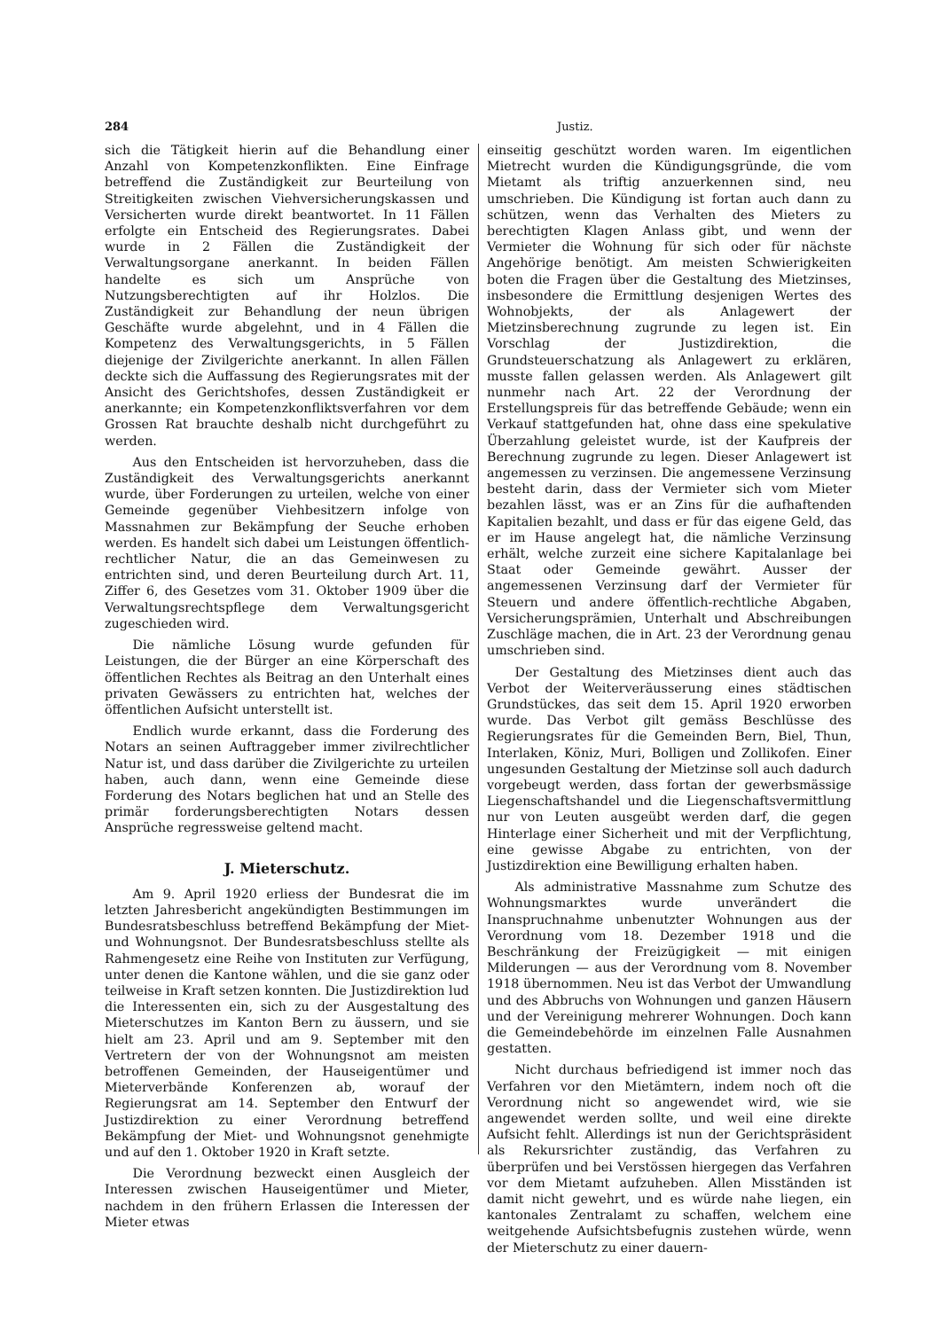284 Justiz.
sich die Tätigkeit hierin auf die Behandlung einer Anzahl von Kompetenzkonflikten. Eine Einfrage betreffend die Zuständigkeit zur Beurteilung von Streitigkeiten zwischen Viehversicherungskassen und Versicherten wurde direkt beantwortet. In 11 Fällen erfolgte ein Entscheid des Regierungsrates. Dabei wurde in 2 Fällen die Zuständigkeit der Verwaltungsorgane anerkannt. In beiden Fällen handelte es sich um Ansprüche von Nutzungsberechtigten auf ihr Holzlos. Die Zuständigkeit zur Behandlung der neun übrigen Geschäfte wurde abgelehnt, und in 4 Fällen die Kompetenz des Verwaltungsgerichts, in 5 Fällen diejenige der Zivilgerichte anerkannt. In allen Fällen deckte sich die Auffassung des Regierungsrates mit der Ansicht des Gerichtshofes, dessen Zuständigkeit er anerkannte; ein Kompetenzkonfliktsverfahren vor dem Grossen Rat brauchte deshalb nicht durchgeführt zu werden.
Aus den Entscheiden ist hervorzuheben, dass die Zuständigkeit des Verwaltungsgerichts anerkannt wurde, über Forderungen zu urteilen, welche von einer Gemeinde gegenüber Viehbesitzern infolge von Massnahmen zur Bekämpfung der Seuche erhoben werden. Es handelt sich dabei um Leistungen öffentlich-rechtlicher Natur, die an das Gemeinwesen zu entrichten sind, und deren Beurteilung durch Art. 11, Ziffer 6, des Gesetzes vom 31. Oktober 1909 über die Verwaltungsrechtspflege dem Verwaltungsgericht zugeschieden wird.
Die nämliche Lösung wurde gefunden für Leistungen, die der Bürger an eine Körperschaft des öffentlichen Rechtes als Beitrag an den Unterhalt eines privaten Gewässers zu entrichten hat, welches der öffentlichen Aufsicht unterstellt ist.
Endlich wurde erkannt, dass die Forderung des Notars an seinen Auftraggeber immer zivilrechtlicher Natur ist, und dass darüber die Zivilgerichte zu urteilen haben, auch dann, wenn eine Gemeinde diese Forderung des Notars beglichen hat und an Stelle des primär forderungsberechtigten Notars dessen Ansprüche regressweise geltend macht.
J. Mieterschutz.
Am 9. April 1920 erliess der Bundesrat die im letzten Jahresbericht angekündigten Bestimmungen im Bundesratsbeschluss betreffend Bekämpfung der Miet- und Wohnungsnot. Der Bundesratsbeschluss stellte als Rahmengesetz eine Reihe von Instituten zur Verfügung, unter denen die Kantone wählen, und die sie ganz oder teilweise in Kraft setzen konnten. Die Justizdirektion lud die Interessenten ein, sich zu der Ausgestaltung des Mieterschutzes im Kanton Bern zu äussern, und sie hielt am 23. April und am 9. September mit den Vertretern der von der Wohnungsnot am meisten betroffenen Gemeinden, der Hauseigentümer und Mieterverbände Konferenzen ab, worauf der Regierungsrat am 14. September den Entwurf der Justizdirektion zu einer Verordnung betreffend Bekämpfung der Miet- und Wohnungsnot genehmigte und auf den 1. Oktober 1920 in Kraft setzte.
Die Verordnung bezweckt einen Ausgleich der Interessen zwischen Hauseigentümer und Mieter, nachdem in den frühern Erlassen die Interessen der Mieter etwas
einseitig geschützt worden waren. Im eigentlichen Mietrecht wurden die Kündigungsgründe, die vom Mietamt als triftig anzuerkennen sind, neu umschrieben. Die Kündigung ist fortan auch dann zu schützen, wenn das Verhalten des Mieters zu berechtigten Klagen Anlass gibt, und wenn der Vermieter die Wohnung für sich oder für nächste Angehörige benötigt. Am meisten Schwierigkeiten boten die Fragen über die Gestaltung des Mietzinses, insbesondere die Ermittlung desjenigen Wertes des Wohnobjekts, der als Anlagewert der Mietzinsberechnung zugrunde zu legen ist. Ein Vorschlag der Justizdirektion, die Grundsteuerschatzung als Anlagewert zu erklären, musste fallen gelassen werden. Als Anlagewert gilt nunmehr nach Art. 22 der Verordnung der Erstellungspreis für das betreffende Gebäude; wenn ein Verkauf stattgefunden hat, ohne dass eine spekulative Überzahlung geleistet wurde, ist der Kaufpreis der Berechnung zugrunde zu legen. Dieser Anlagewert ist angemessen zu verzinsen. Die angemessene Verzinsung besteht darin, dass der Vermieter sich vom Mieter bezahlen lässt, was er an Zins für die aufhaftenden Kapitalien bezahlt, und dass er für das eigene Geld, das er im Hause angelegt hat, die nämliche Verzinsung erhält, welche zurzeit eine sichere Kapitalanlage bei Staat oder Gemeinde gewährt. Ausser der angemessenen Verzinsung darf der Vermieter für Steuern und andere öffentlich-rechtliche Abgaben, Versicherungsprämien, Unterhalt und Abschreibungen Zuschläge machen, die in Art. 23 der Verordnung genau umschrieben sind.
Der Gestaltung des Mietzinses dient auch das Verbot der Weiterveräusserung eines städtischen Grundstückes, das seit dem 15. April 1920 erworben wurde. Das Verbot gilt gemäss Beschlüsse des Regierungsrates für die Gemeinden Bern, Biel, Thun, Interlaken, Köniz, Muri, Bolligen und Zollikofen. Einer ungesunden Gestaltung der Mietzinse soll auch dadurch vorgebeugt werden, dass fortan der gewerbsmässige Liegenschaftshandel und die Liegenschaftsvermittlung nur von Leuten ausgeübt werden darf, die gegen Hinterlage einer Sicherheit und mit der Verpflichtung, eine gewisse Abgabe zu entrichten, von der Justizdirektion eine Bewilligung erhalten haben.
Als administrative Massnahme zum Schutze des Wohnungsmarktes wurde unverändert die Inanspruchnahme unbenutzter Wohnungen aus der Verordnung vom 18. Dezember 1918 und die Beschränkung der Freizügigkeit — mit einigen Milderungen — aus der Verordnung vom 8. November 1918 übernommen. Neu ist das Verbot der Umwandlung und des Abbruchs von Wohnungen und ganzen Häusern und der Vereinigung mehrerer Wohnungen. Doch kann die Gemeindebehörde im einzelnen Falle Ausnahmen gestatten.
Nicht durchaus befriedigend ist immer noch das Verfahren vor den Mietämtern, indem noch oft die Verordnung nicht so angewendet wird, wie sie angewendet werden sollte, und weil eine direkte Aufsicht fehlt. Allerdings ist nun der Gerichtspräsident als Rekursrichter zuständig, das Verfahren zu überprüfen und bei Verstössen hiergegen das Verfahren vor dem Mietamt aufzuheben. Allen Misständen ist damit nicht gewehrt, und es würde nahe liegen, ein kantonales Zentralamt zu schaffen, welchem eine weitgehende Aufsichtsbefugnis zustehen würde, wenn der Mieterschutz zu einer dauern-